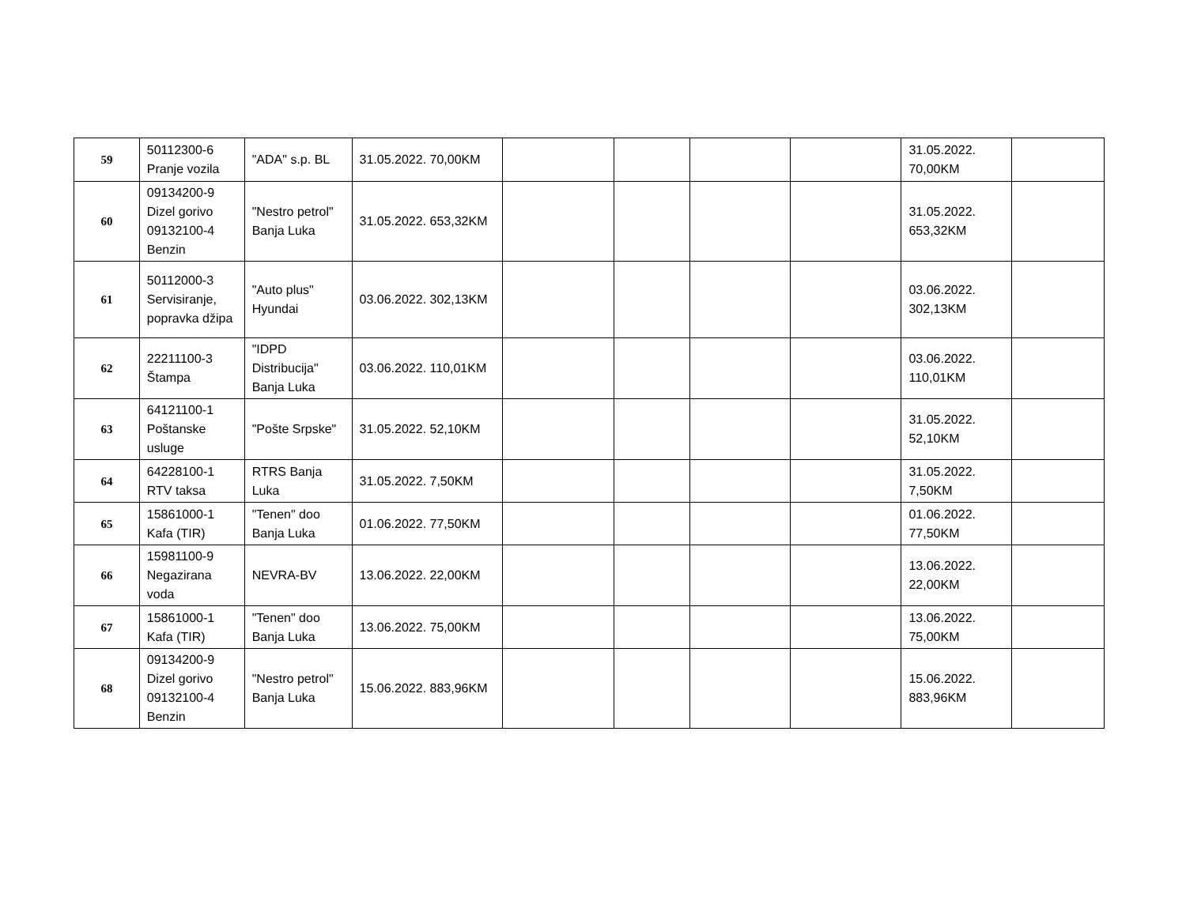| 59 | 50112300-6 Pranje vozila | "ADA" s.p. BL | 31.05.2022. 70,00KM | | | | | 31.05.2022. 70,00KM | |
| 60 | 09134200-9 Dizel gorivo 09132100-4 Benzin | "Nestro petrol" Banja Luka | 31.05.2022. 653,32KM | | | | | 31.05.2022. 653,32KM | |
| 61 | 50112000-3 Servisiranje, popravka džipa | "Auto plus" Hyundai | 03.06.2022. 302,13KM | | | | | 03.06.2022. 302,13KM | |
| 62 | 22211100-3 Štampa | "IDPD Distribucija" Banja Luka | 03.06.2022. 110,01KM | | | | | 03.06.2022. 110,01KM | |
| 63 | 64121100-1 Poštanske usluge | "Pošte Srpske" | 31.05.2022. 52,10KM | | | | | 31.05.2022. 52,10KM | |
| 64 | 64228100-1 RTV taksa | RTRS Banja Luka | 31.05.2022. 7,50KM | | | | | 31.05.2022. 7,50KM | |
| 65 | 15861000-1 Kafa (TIR) | "Tenen" doo Banja Luka | 01.06.2022. 77,50KM | | | | | 01.06.2022. 77,50KM | |
| 66 | 15981100-9 Negazirana voda | NEVRA-BV | 13.06.2022. 22,00KM | | | | | 13.06.2022. 22,00KM | |
| 67 | 15861000-1 Kafa (TIR) | "Tenen" doo Banja Luka | 13.06.2022. 75,00KM | | | | | 13.06.2022. 75,00KM | |
| 68 | 09134200-9 Dizel gorivo 09132100-4 Benzin | "Nestro petrol" Banja Luka | 15.06.2022. 883,96KM | | | | | 15.06.2022. 883,96KM | |